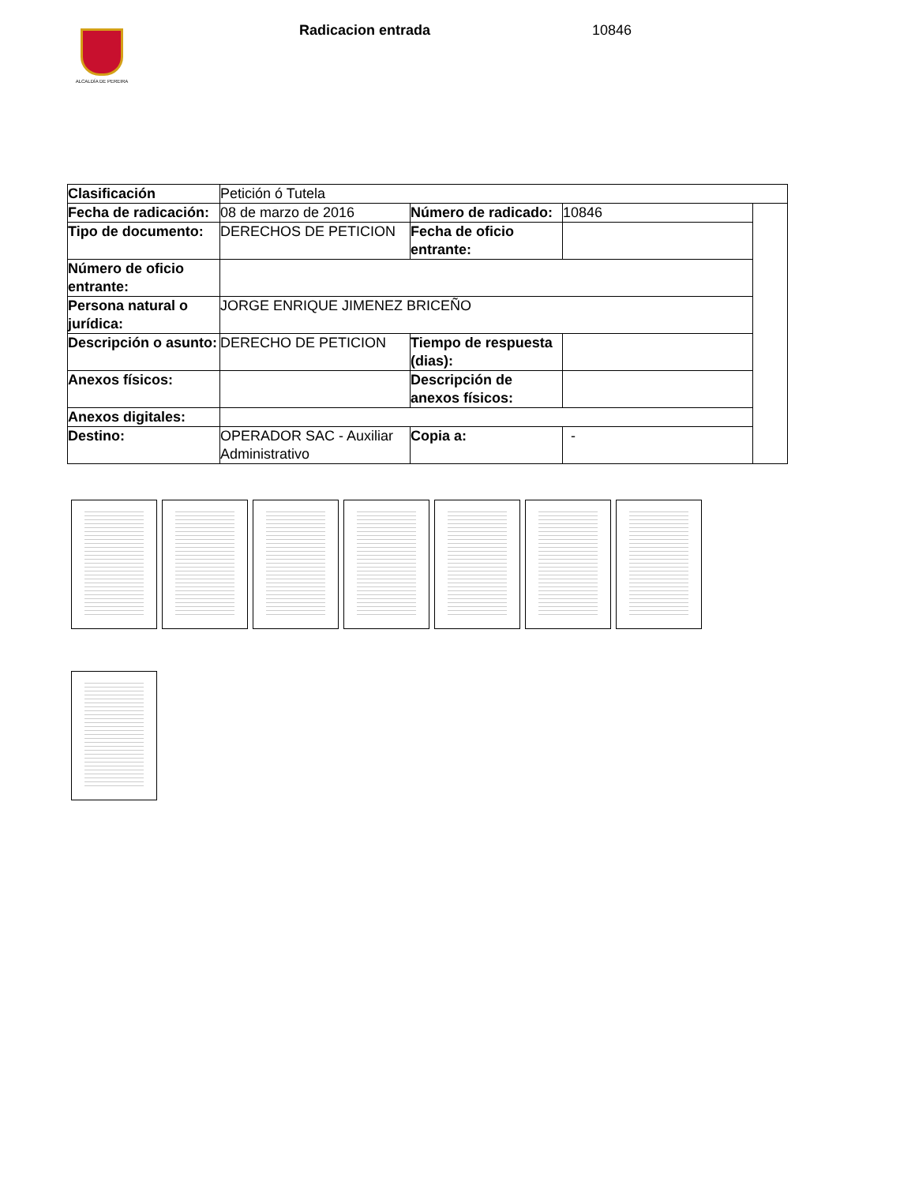ALCALDÍA DE PEREIRA
Radicacion entrada 10846
| Clasificación | Petición ó Tutela | | | |
| Fecha de radicación: | 08 de marzo de 2016 | Número de radicado: | 10846 | |
| Tipo de documento: | DERECHOS DE PETICION | Fecha de oficio entrante: | | |
| Número de oficio entrante: | | | | |
| Persona natural o jurídica: | JORGE ENRIQUE JIMENEZ BRICEÑO | | | |
| Descripción o asunto: | DERECHO DE PETICION | Tiempo de respuesta (dias): | | |
| Anexos físicos: | | Descripción de anexos físicos: | | |
| Anexos digitales: | | | | |
| Destino: | OPERADOR SAC - Auxiliar Administrativo | Copia a: | - | |